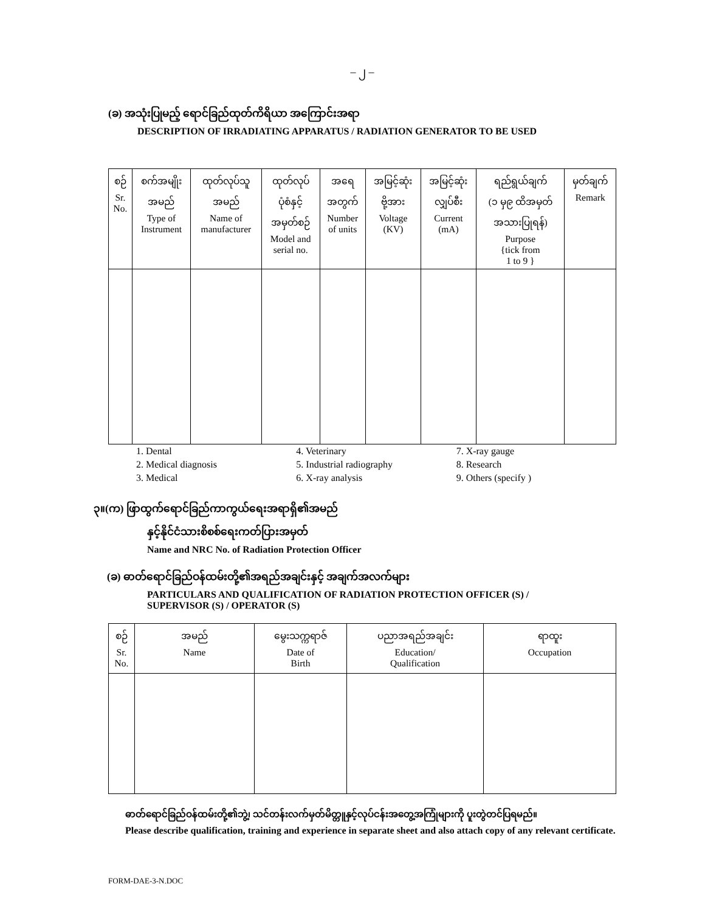– ၂ –
(ခ) အသုံးပြုမည့် ရောင်ခြည်ထုတ်ကိရိယာ အကြောင်းအရာ
DESCRIPTION OF IRRADIATING APPARATUS / RADIATION GENERATOR TO BE USED
| စဉ် Sr. No. | စက်အမျိုး အမည် Type of Instrument | ထုတ်လုပ်သူ အမည် Name of manufacturer | ထုတ်လုပ် ပုံစံနှင့် အမှတ်စဉ် Model and serial no. | အရေ အတွက် Number of units | အမြင့်ဆုံး ဗို့အား Voltage (KV) | အမြင့်ဆုံး လျှပ်စီး Current (mA) | ရည်ရွယ်ချက် (၁ မှ၉ ထိအမှတ် အသားပြုရန်) Purpose {tick from 1 to 9 } | မှတ်ချက် Remark |
| --- | --- | --- | --- | --- | --- | --- | --- | --- |
1. Dental
2. Medical diagnosis
3. Medical
4. Veterinary
5. Industrial radiography
6. X-ray analysis
7. X-ray gauge
8. Research
9. Others (specify )
၃။(က) ဖြာထွက်ရောင်ခြည်ကာကွယ်ရေးအရာရှိ၏အမည်
နှင့်နိုင်ငံသားစိစစ်ရေးကတ်ပြားအမှတ်
Name and NRC No. of Radiation Protection Officer
(ခ) ဓာတ်ရောင်ခြည်ဝန်ထမ်းတို့၏အရည်အချင်းနှင့် အချက်အလက်များ
PARTICULARS AND QUALIFICATION OF RADIATION PROTECTION OFFICER (S) /
SUPERVISOR (S) / OPERATOR (S)
| စဉ် Sr. No. | အမည် Name | မွေးသက္ကရာဇ် Date of Birth | ပညာအရည်အချင်း Education/ Qualification | ရာထူး Occupation |
| --- | --- | --- | --- | --- |
ဓာတ်ရောင်ခြည်ဝန်ထမ်းတို့၏ဘွဲ့၊ သင်တန်းလက်မှတ်မိတ္တူနှင့်လုပ်ငန်းအတွေ့အကြုံများကို ပူးတွဲတင်ပြရမည်။
Please describe qualification, training and experience in separate sheet and also attach copy of any relevant certificate.
FORM-DAE-3-N.DOC